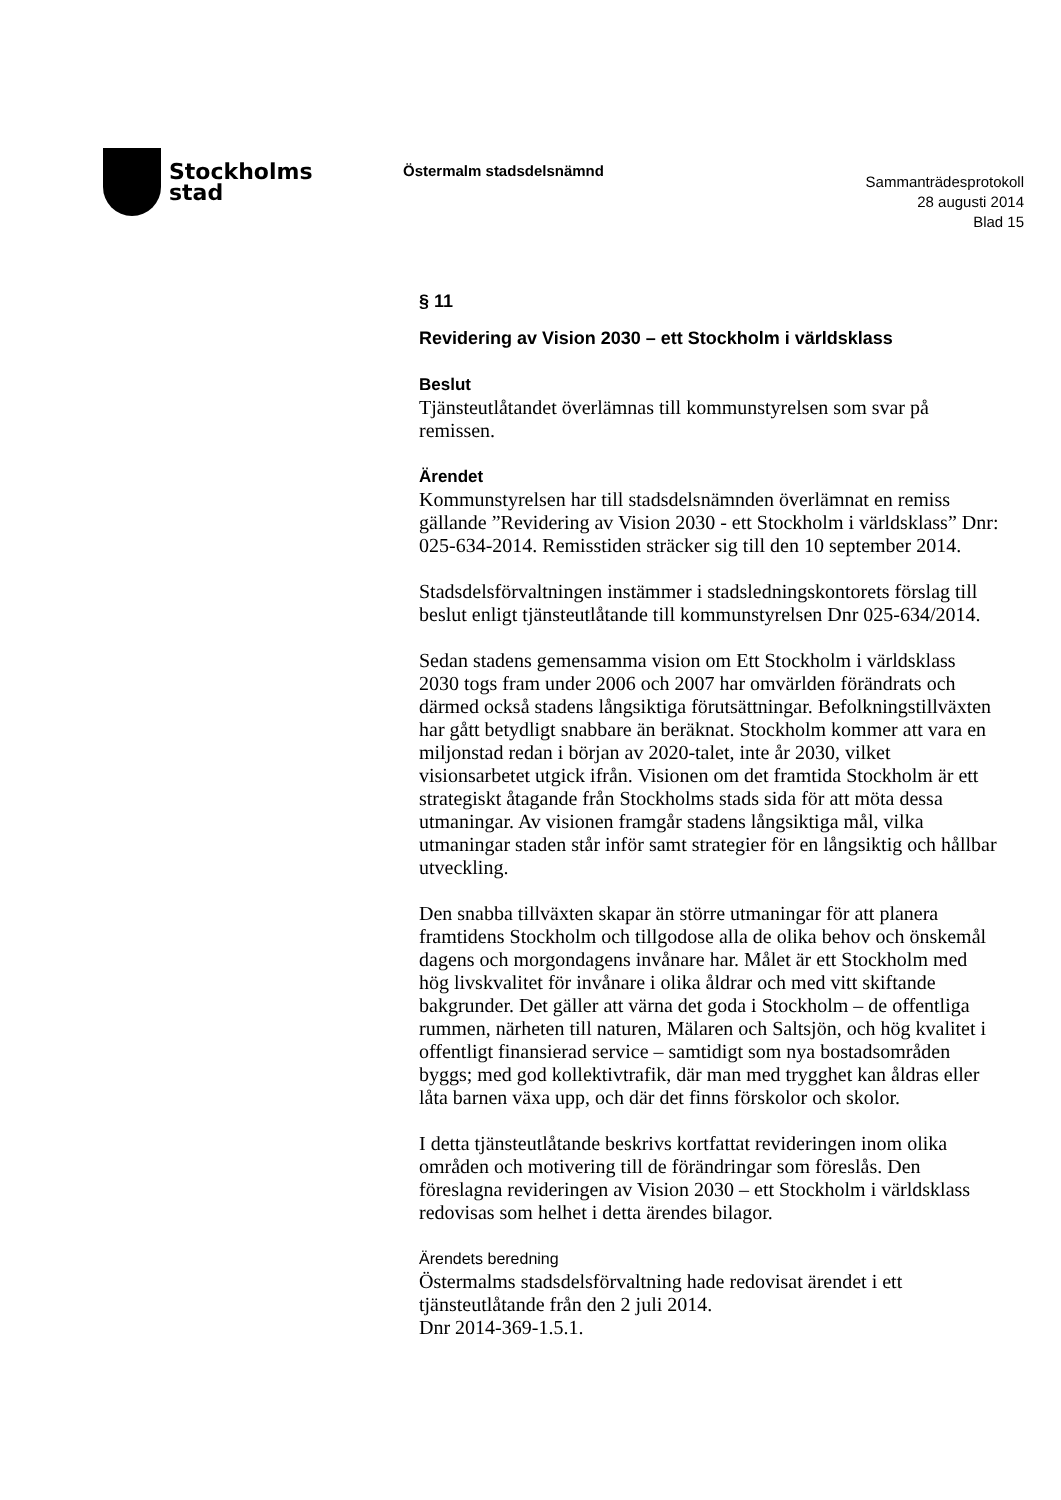Stockholms
stad
Östermalm stadsdelsnämnd
Sammanträdesprotokoll
28 augusti 2014
Blad 15
§ 11
Revidering av Vision 2030 – ett Stockholm i världsklass
Beslut
Tjänsteutlåtandet överlämnas till kommunstyrelsen som svar på remissen.
Ärendet
Kommunstyrelsen har till stadsdelsnämnden överlämnat en remiss gällande ”Revidering av Vision 2030 - ett Stockholm i världsklass” Dnr: 025-634-2014. Remisstiden sträcker sig till den 10 september 2014.
Stadsdelsförvaltningen instämmer i stadsledningskontorets förslag till beslut enligt tjänsteutlåtande till kommunstyrelsen Dnr 025-634/2014.
Sedan stadens gemensamma vision om Ett Stockholm i världsklass 2030 togs fram under 2006 och 2007 har omvärlden förändrats och därmed också stadens långsiktiga förutsättningar. Befolkningstillväxten har gått betydligt snabbare än beräknat. Stockholm kommer att vara en miljonstad redan i början av 2020-talet, inte år 2030, vilket visionsarbetet utgick ifrån. Visionen om det framtida Stockholm är ett strategiskt åtagande från Stockholms stads sida för att möta dessa utmaningar. Av visionen framgår stadens långsiktiga mål, vilka utmaningar staden står inför samt strategier för en långsiktig och hållbar utveckling.
Den snabba tillväxten skapar än större utmaningar för att planera framtidens Stockholm och tillgodose alla de olika behov och önskemål dagens och morgondagens invånare har. Målet är ett Stockholm med hög livskvalitet för invånare i olika åldrar och med vitt skiftande bakgrunder. Det gäller att värna det goda i Stockholm – de offentliga rummen, närheten till naturen, Mälaren och Saltsjön, och hög kvalitet i offentligt finansierad service – samtidigt som nya bostadsområden byggs; med god kollektivtrafik, där man med trygghet kan åldras eller låta barnen växa upp, och där det finns förskolor och skolor.
I detta tjänsteutlåtande beskrivs kortfattat revideringen inom olika områden och motivering till de förändringar som föreslås. Den föreslagna revideringen av Vision 2030 – ett Stockholm i världsklass redovisas som helhet i detta ärendes bilagor.
Ärendets beredning
Östermalms stadsdelsförvaltning hade redovisat ärendet i ett tjänsteutlåtande från den 2 juli 2014.
Dnr 2014-369-1.5.1.